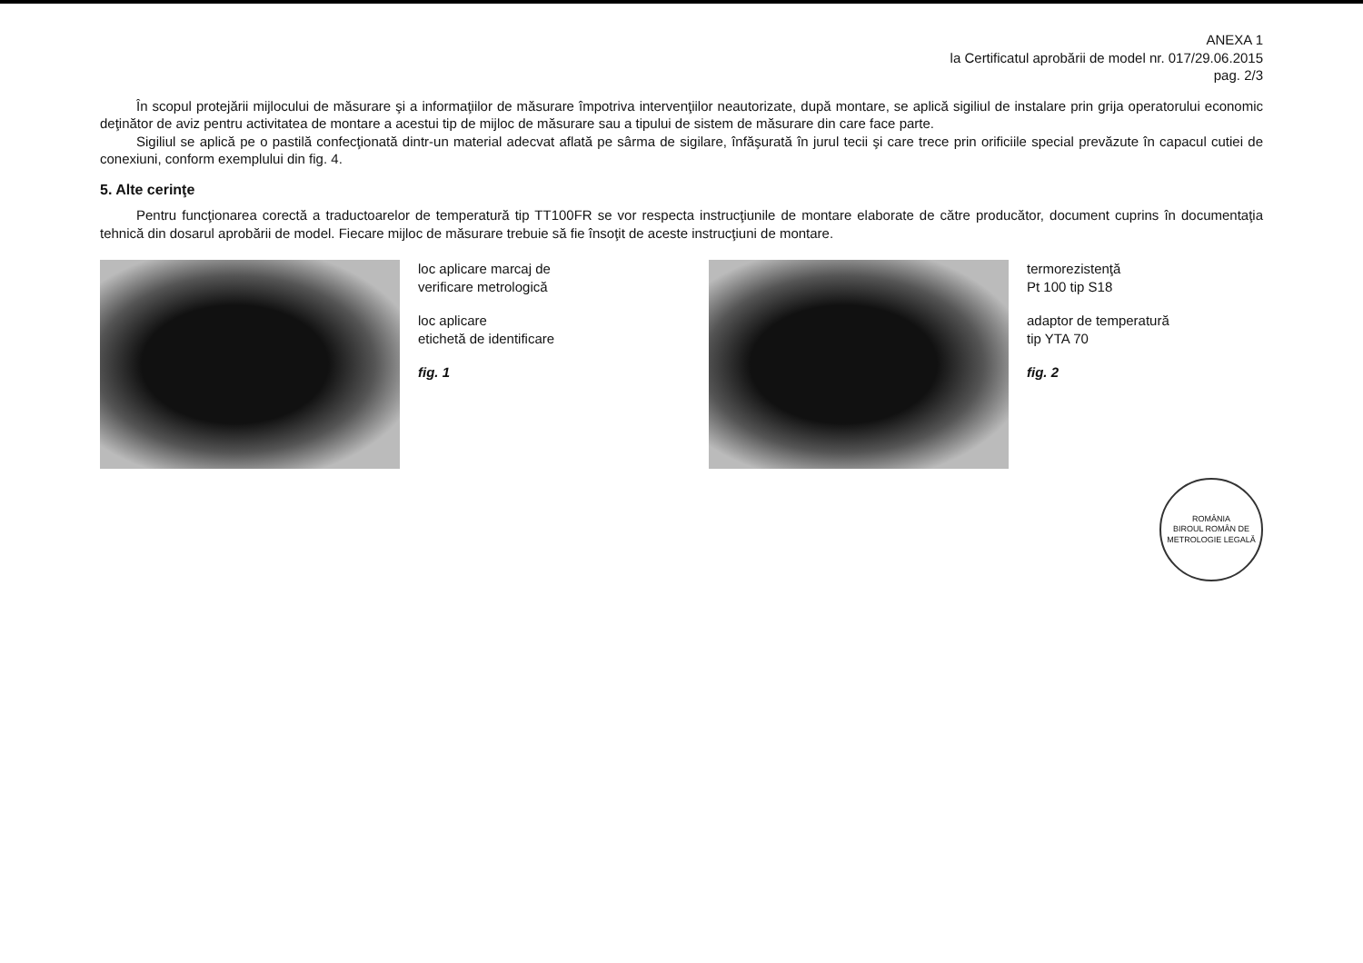ANEXA 1
la Certificatul aprobării de model nr. 017/29.06.2015
pag. 2/3
În scopul protejării mijlocului de măsurare şi a informaţiilor de măsurare împotriva intervenţiilor neautorizate, după montare, se aplică sigiliul de instalare prin grija operatorului economic deţinător de aviz pentru activitatea de montare a acestui tip de mijloc de măsurare sau a tipului de sistem de măsurare din care face parte.
Sigiliul se aplică pe o pastilă confecţionată dintr-un material adecvat aflată pe sârma de sigilare, înfăşurată în jurul tecii şi care trece prin orificiile special prevăzute în capacul cutiei de conexiuni, conform exemplului din fig. 4.
5. Alte cerinţe
Pentru funcţionarea corectă a traductoarelor de temperatură tip TT100FR se vor respecta instrucţiunile de montare elaborate de către producător, document cuprins în documentaţia tehnică din dosarul aprobării de model. Fiecare mijloc de măsurare trebuie să fie însoţit de aceste instrucţiuni de montare.
loc aplicare marcaj de
verificare metrologică
loc aplicare
etichetă de identificare
fig. 1
termorezistenţă
Pt 100 tip S18
adaptor de temperatură
tip YTA 70
fig. 2
ROMÂNIA
BIROUL ROMÂN DE METROLOGIE LEGALĂ